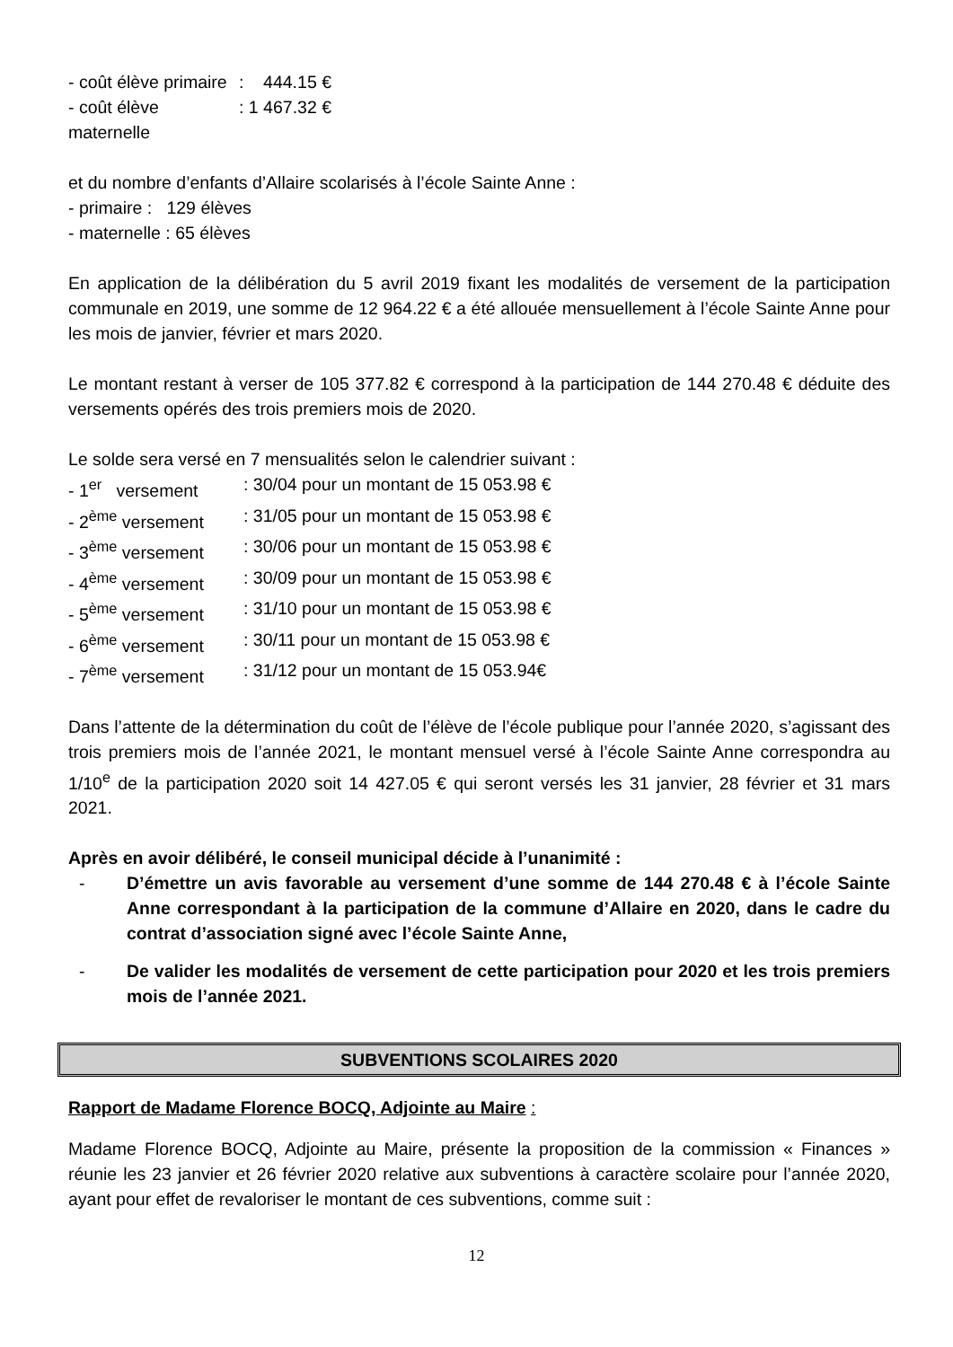- coût élève primaire: 444.15 €
- coût élève maternelle: 1 467.32 €
et du nombre d’enfants d’Allaire scolarisés à l’école Sainte Anne :
- primaire : 129 élèves
- maternelle : 65 élèves
En application de la délibération du 5 avril 2019 fixant les modalités de versement de la participation communale en 2019, une somme de 12 964.22 € a été allouée mensuellement à l’école Sainte Anne pour les mois de janvier, février et mars 2020.
Le montant restant à verser de 105 377.82 € correspond à la participation de 144 270.48 € déduite des versements opérés des trois premiers mois de 2020.
Le solde sera versé en 7 mensualités selon le calendrier suivant :
- 1<sup>er</sup> versement: 30/04 pour un montant de 15 053.98 €
- 2<sup>ème</sup> versement: 31/05 pour un montant de 15 053.98 €
- 3<sup>ème</sup> versement: 30/06 pour un montant de 15 053.98 €
- 4<sup>ème</sup> versement: 30/09 pour un montant de 15 053.98 €
- 5<sup>ème</sup> versement: 31/10 pour un montant de 15 053.98 €
- 6<sup>ème</sup> versement: 30/11 pour un montant de 15 053.98 €
- 7<sup>ème</sup> versement: 31/12 pour un montant de 15 053.94€
Dans l’attente de la détermination du coût de l’élève de l’école publique pour l’année 2020, s’agissant des trois premiers mois de l’année 2021, le montant mensuel versé à l’école Sainte Anne correspondra au 1/10<sup>e</sup> de la participation 2020 soit 14 427.05 € qui seront versés les 31 janvier, 28 février et 31 mars 2021.
Après en avoir délibéré, le conseil municipal décide à l’unanimité :
- D’émettre un avis favorable au versement d’une somme de 144 270.48 € à l’école Sainte Anne correspondant à la participation de la commune d’Allaire en 2020, dans le cadre du contrat d’association signé avec l’école Sainte Anne,
- De valider les modalités de versement de cette participation pour 2020 et les trois premiers mois de l’année 2021.
SUBVENTIONS SCOLAIRES 2020
Rapport de Madame Florence BOCQ, Adjointe au Maire :
Madame Florence BOCQ, Adjointe au Maire, présente la proposition de la commission « Finances » réunie les 23 janvier et 26 février 2020 relative aux subventions à caractère scolaire pour l’année 2020, ayant pour effet de revaloriser le montant de ces subventions, comme suit :
12